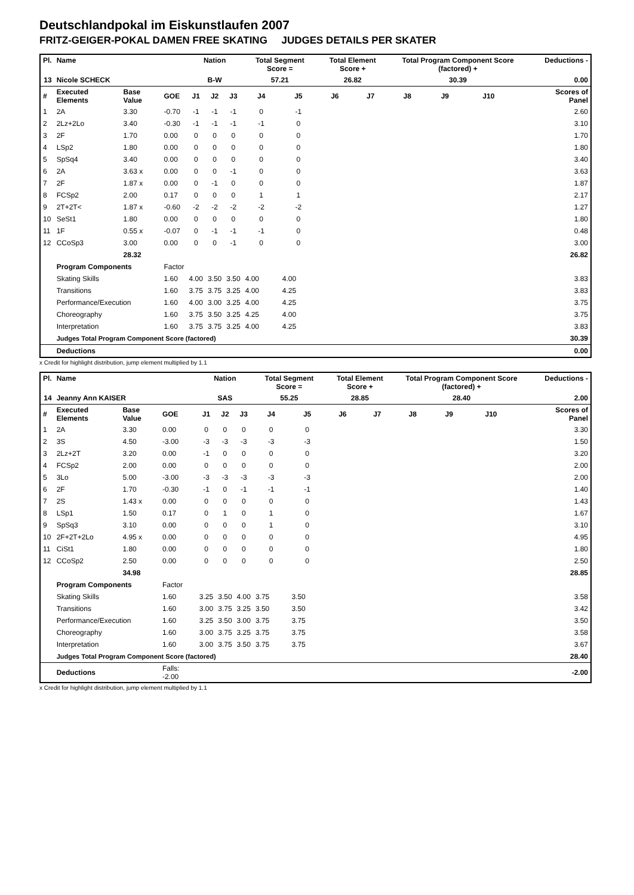Deutschlandpokal im Eiskunstlaufen 2007
FRITZ-GEIGER-POKAL DAMEN FREE SKATING JUDGES DETAILS PER SKATER
| Pl. | Name | | | Nation | | | Total Segment Score = | | Total Element Score + | | Total Program Component Score (factored) + | | | | Deductions - | |
| --- | --- | --- | --- | --- | --- | --- | --- | --- | --- | --- | --- | --- | --- | --- | --- | --- |
| 13 | Nicole SCHECK | | | B-W | | | 57.21 | | 26.82 | | 30.39 | | | | 0.00 | |
| # | Executed Elements | Base Value | GOE | J1 | J2 | J3 | J4 | J5 | J6 | J7 | J8 | J9 | J10 | | | Scores of Panel |
| 1 | 2A | 3.30 | -0.70 | -1 | -1 | -1 | 0 | -1 | | | | | | | | 2.60 |
| 2 | 2Lz+2Lo | 3.40 | -0.30 | -1 | -1 | -1 | -1 | 0 | | | | | | | | 3.10 |
| 3 | 2F | 1.70 | 0.00 | 0 | 0 | 0 | 0 | 0 | | | | | | | | 1.70 |
| 4 | LSp2 | 1.80 | 0.00 | 0 | 0 | 0 | 0 | 0 | | | | | | | | 1.80 |
| 5 | SpSq4 | 3.40 | 0.00 | 0 | 0 | 0 | 0 | 0 | | | | | | | | 3.40 |
| 6 | 2A | 3.63 x | 0.00 | 0 | 0 | -1 | 0 | 0 | | | | | | | | 3.63 |
| 7 | 2F | 1.87 x | 0.00 | 0 | -1 | 0 | 0 | 0 | | | | | | | | 1.87 |
| 8 | FCSp2 | 2.00 | 0.17 | 0 | 0 | 0 | 1 | 1 | | | | | | | | 2.17 |
| 9 | 2T+2T< | 1.87 x | -0.60 | -2 | -2 | -2 | -2 | -2 | | | | | | | | 1.27 |
| 10 | SeSt1 | 1.80 | 0.00 | 0 | 0 | 0 | 0 | 0 | | | | | | | | 1.80 |
| 11 | 1F | 0.55 x | -0.07 | 0 | -1 | -1 | -1 | 0 | | | | | | | | 0.48 |
| 12 | CCoSp3 | 3.00 | 0.00 | 0 | 0 | -1 | 0 | 0 | | | | | | | | 3.00 |
| | | 28.32 | | | | | | | | | | | | | | 26.82 |
| | Program Components | | Factor | | | | | | | | | | | | | |
| | Skating Skills | | 1.60 | 4.00 | 3.50 | 3.50 | 4.00 | 4.00 | | | | | | | | 3.83 |
| | Transitions | | 1.60 | 3.75 | 3.75 | 3.25 | 4.00 | 4.25 | | | | | | | | 3.83 |
| | Performance/Execution | | 1.60 | 4.00 | 3.00 | 3.25 | 4.00 | 4.25 | | | | | | | | 3.75 |
| | Choreography | | 1.60 | 3.75 | 3.50 | 3.25 | 4.25 | 4.00 | | | | | | | | 3.75 |
| | Interpretation | | 1.60 | 3.75 | 3.75 | 3.25 | 4.00 | 4.25 | | | | | | | | 3.83 |
| | Judges Total Program Component Score (factored) | | | | | | | | | | | | | | | 30.39 |
| | Deductions | | | | | | | | | | | | | | | 0.00 |
x Credit for highlight distribution, jump element multiplied by 1.1
| Pl. | Name | | | Nation | | | Total Segment Score = | | Total Element Score + | | Total Program Component Score (factored) + | | | | Deductions - | |
| --- | --- | --- | --- | --- | --- | --- | --- | --- | --- | --- | --- | --- | --- | --- | --- | --- |
| 14 | Jeanny Ann KAISER | | | SAS | | | 55.25 | | 28.85 | | 28.40 | | | | 2.00 | |
| # | Executed Elements | Base Value | GOE | J1 | J2 | J3 | J4 | J5 | J6 | J7 | J8 | J9 | J10 | | | Scores of Panel |
| 1 | 2A | 3.30 | 0.00 | 0 | 0 | 0 | 0 | 0 | | | | | | | | 3.30 |
| 2 | 3S | 4.50 | -3.00 | -3 | -3 | -3 | -3 | -3 | | | | | | | | 1.50 |
| 3 | 2Lz+2T | 3.20 | 0.00 | -1 | 0 | 0 | 0 | 0 | | | | | | | | 3.20 |
| 4 | FCSp2 | 2.00 | 0.00 | 0 | 0 | 0 | 0 | 0 | | | | | | | | 2.00 |
| 5 | 3Lo | 5.00 | -3.00 | -3 | -3 | -3 | -3 | -3 | | | | | | | | 2.00 |
| 6 | 2F | 1.70 | -0.30 | -1 | 0 | -1 | -1 | -1 | | | | | | | | 1.40 |
| 7 | 2S | 1.43 x | 0.00 | 0 | 0 | 0 | 0 | 0 | | | | | | | | 1.43 |
| 8 | LSp1 | 1.50 | 0.17 | 0 | 1 | 0 | 1 | 0 | | | | | | | | 1.67 |
| 9 | SpSq3 | 3.10 | 0.00 | 0 | 0 | 0 | 1 | 0 | | | | | | | | 3.10 |
| 10 | 2F+2T+2Lo | 4.95 x | 0.00 | 0 | 0 | 0 | 0 | 0 | | | | | | | | 4.95 |
| 11 | CiSt1 | 1.80 | 0.00 | 0 | 0 | 0 | 0 | 0 | | | | | | | | 1.80 |
| 12 | CCoSp2 | 2.50 | 0.00 | 0 | 0 | 0 | 0 | 0 | | | | | | | | 2.50 |
| | | 34.98 | | | | | | | | | | | | | | 28.85 |
| | Program Components | | Factor | | | | | | | | | | | | | |
| | Skating Skills | | 1.60 | 3.25 | 3.50 | 4.00 | 3.75 | 3.50 | | | | | | | | 3.58 |
| | Transitions | | 1.60 | 3.00 | 3.75 | 3.25 | 3.50 | 3.50 | | | | | | | | 3.42 |
| | Performance/Execution | | 1.60 | 3.25 | 3.50 | 3.00 | 3.75 | 3.75 | | | | | | | | 3.50 |
| | Choreography | | 1.60 | 3.00 | 3.75 | 3.25 | 3.75 | 3.75 | | | | | | | | 3.58 |
| | Interpretation | | 1.60 | 3.00 | 3.75 | 3.50 | 3.75 | 3.75 | | | | | | | | 3.67 |
| | Judges Total Program Component Score (factored) | | | | | | | | | | | | | | | 28.40 |
| | Deductions | | Falls: -2.00 | | | | | | | | | | | | | -2.00 |
x Credit for highlight distribution, jump element multiplied by 1.1